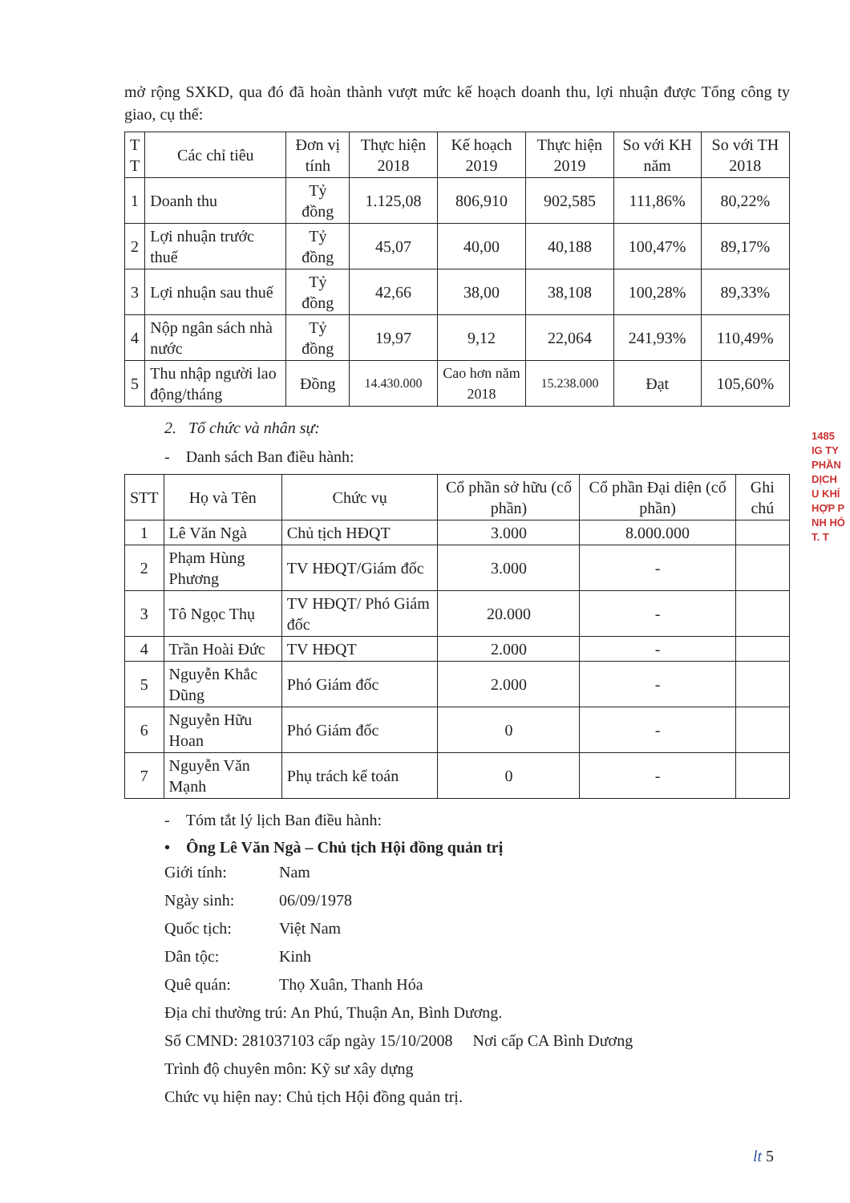mở rộng SXKD, qua đó đã hoàn thành vượt mức kế hoạch doanh thu, lợi nhuận được Tổng công ty giao, cụ thể:
| T T | Các chỉ tiêu | Đơn vị tính | Thực hiện 2018 | Kế hoạch 2019 | Thực hiện 2019 | So với KH năm | So với TH 2018 |
| --- | --- | --- | --- | --- | --- | --- | --- |
| 1 | Doanh thu | Tỷ đồng | 1.125,08 | 806,910 | 902,585 | 111,86% | 80,22% |
| 2 | Lợi nhuận trước thuế | Tỷ đồng | 45,07 | 40,00 | 40,188 | 100,47% | 89,17% |
| 3 | Lợi nhuận sau thuế | Tỷ đồng | 42,66 | 38,00 | 38,108 | 100,28% | 89,33% |
| 4 | Nộp ngân sách nhà nước | Tỷ đồng | 19,97 | 9,12 | 22,064 | 241,93% | 110,49% |
| 5 | Thu nhập người lao động/tháng | Đồng | 14.430.000 | Cao hơn năm 2018 | 15.238.000 | Đạt | 105,60% |
2. Tổ chức và nhân sự:
- Danh sách Ban điều hành:
| STT | Họ và Tên | Chức vụ | Cổ phần sở hữu (cổ phần) | Cổ phần Đại diện (cổ phần) | Ghi chú |
| --- | --- | --- | --- | --- | --- |
| 1 | Lê Văn Ngà | Chủ tịch HĐQT | 3.000 | 8.000.000 | |
| 2 | Phạm Hùng Phương | TV HĐQT/Giám đốc | 3.000 | - | |
| 3 | Tô Ngọc Thụ | TV HĐQT/ Phó Giám đốc | 20.000 | - | |
| 4 | Trần Hoài Đức | TV HĐQT | 2.000 | - | |
| 5 | Nguyễn Khắc Dũng | Phó Giám đốc | 2.000 | - | |
| 6 | Nguyễn Hữu Hoan | Phó Giám đốc | 0 | - | |
| 7 | Nguyễn Văn Mạnh | Phụ trách kế toán | 0 | - | |
- Tóm tắt lý lịch Ban điều hành:
• Ông Lê Văn Ngà – Chủ tịch Hội đồng quản trị
Giới tính: Nam
Ngày sinh: 06/09/1978
Quốc tịch: Việt Nam
Dân tộc: Kinh
Quê quán: Thọ Xuân, Thanh Hóa
Địa chỉ thường trú: An Phú, Thuận An, Bình Dương.
Số CMND: 281037103 cấp ngày 15/10/2008 Nơi cấp CA Bình Dương
Trình độ chuyên môn: Kỹ sư xây dựng
Chức vụ hiện nay: Chủ tịch Hội đồng quản trị.
1485
IG TY
PHẦN
DỊCH
U KHÍ
HỢP P
NH HÓ
T. T
lt 5